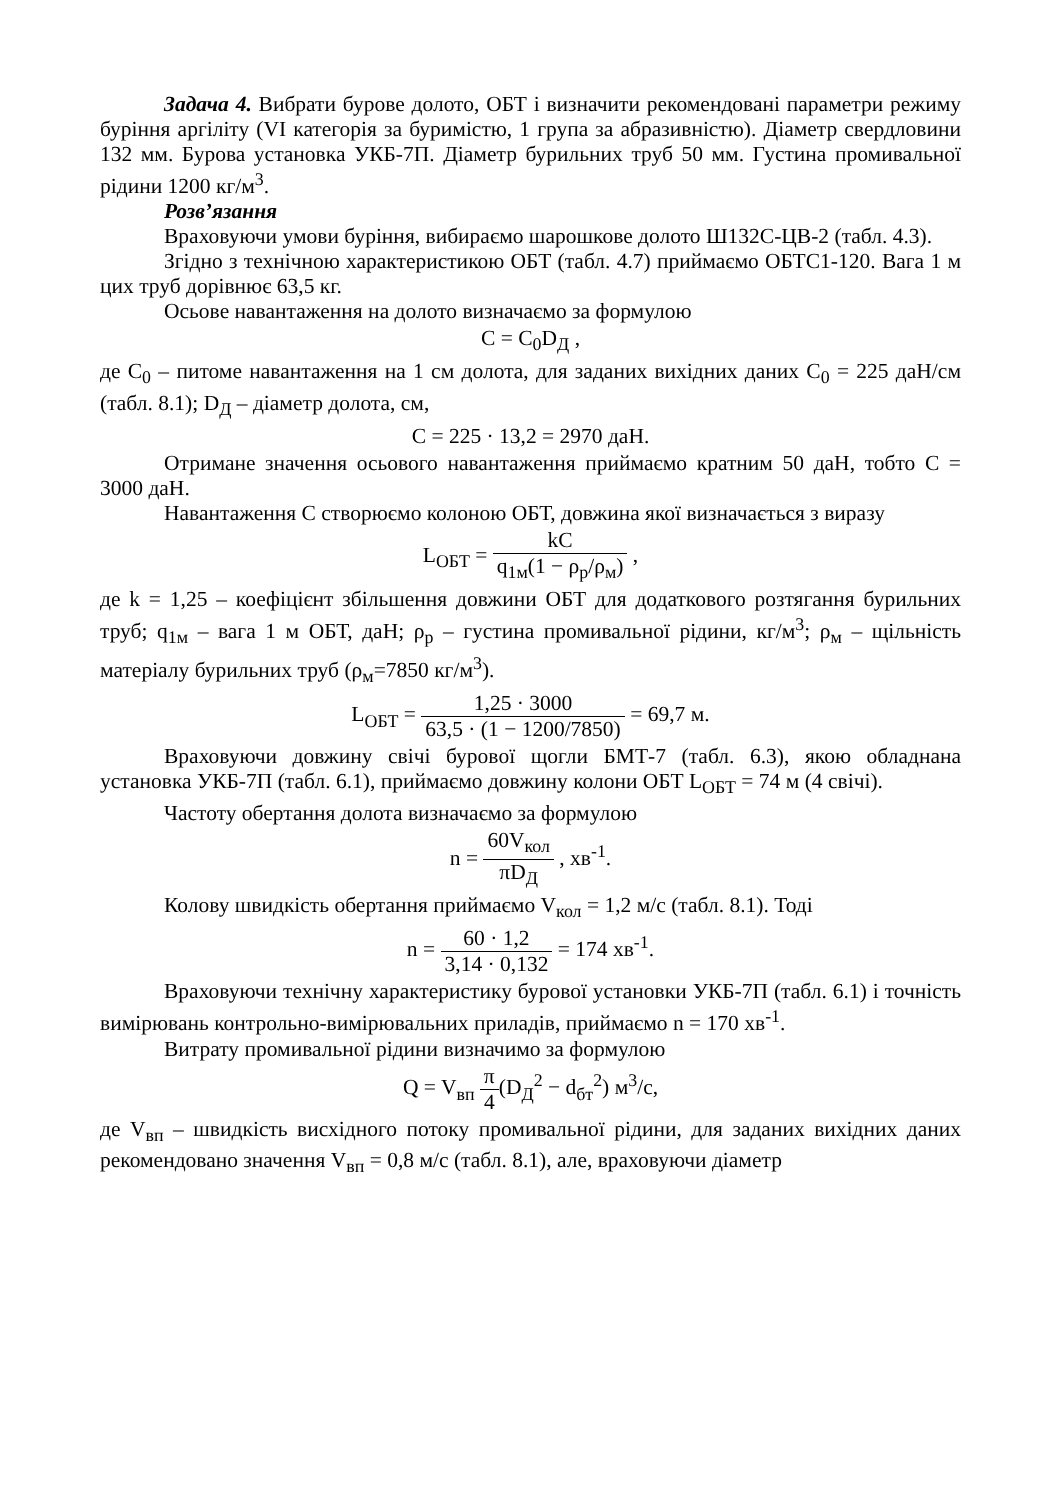Задача 4. Вибрати бурове долото, ОБТ і визначити рекомендовані параметри режиму буріння аргіліту (VI категорія за буримістю, 1 група за абразивністю). Діаметр свердловини 132 мм. Бурова установка УКБ-7П. Діаметр бурильних труб 50 мм. Густина промивальної рідини 1200 кг/м<sup>3</sup>.
Розв’язання
Враховуючи умови буріння, вибираємо шарошкове долото Ш132С-ЦВ-2 (табл. 4.3).
Згідно з технічною характеристикою ОБТ (табл. 4.7) приймаємо ОБТС1-120. Вага 1 м цих труб дорівнює 63,5 кг.
Осьове навантаження на долото визначаємо за формулою
C = C<sub>0</sub>D<sub>Д</sub> ,
де C<sub>0</sub> – питоме навантаження на 1 см долота, для заданих вихідних даних C<sub>0</sub> = 225 даН/см (табл. 8.1); D<sub>Д</sub> – діаметр долота, см,
C = 225 · 13,2 = 2970 даН.
Отримане значення осьового навантаження приймаємо кратним 50 даН, тобто С = 3000 даН.
Навантаження С створюємо колоною ОБТ, довжина якої визначається з виразу
L<sub>ОБТ</sub> = kC q<sub>1м</sub>(1 − ρ<sub>р</sub>/ρ<sub>м</sub>) ,
де k = 1,25 – коефіцієнт збільшення довжини ОБТ для додаткового розтягання бурильних труб; q<sub>1м</sub> – вага 1 м ОБТ, даН; ρ<sub>р</sub> – густина промивальної рідини, кг/м<sup>3</sup>; ρ<sub>м</sub> – щільність матеріалу бурильних труб (ρ<sub>м</sub>=7850 кг/м<sup>3</sup>).
L<sub>ОБТ</sub> = 1,25 · 3000 63,5 · (1 − 1200/7850) = 69,7 м.
Враховуючи довжину свічі бурової щогли БМТ-7 (табл. 6.3), якою обладнана установка УКБ-7П (табл. 6.1), приймаємо довжину колони ОБТ L<sub>ОБТ</sub> = 74 м (4 свічі).
Частоту обертання долота визначаємо за формулою
n = 60V<sub>кол</sub> πD<sub>Д</sub> , хв<sup>-1</sup>.
Колову швидкість обертання приймаємо V<sub>кол</sub> = 1,2 м/с (табл. 8.1). Тоді
n = 60 · 1,2 3,14 · 0,132 = 174 хв<sup>-1</sup>.
Враховуючи технічну характеристику бурової установки УКБ-7П (табл. 6.1) і точність вимірювань контрольно-вимірювальних приладів, приймаємо n = 170 хв<sup>-1</sup>.
Витрату промивальної рідини визначимо за формулою
Q = V<sub>вп</sub> π 4(D<sub>Д</sub><sup>2</sup> − d<sub>бт</sub><sup>2</sup>) м<sup>3</sup>/с,
де V<sub>вп</sub> – швидкість висхідного потоку промивальної рідини, для заданих вихідних даних рекомендовано значення V<sub>вп</sub> = 0,8 м/с (табл. 8.1), але, враховуючи діаметр